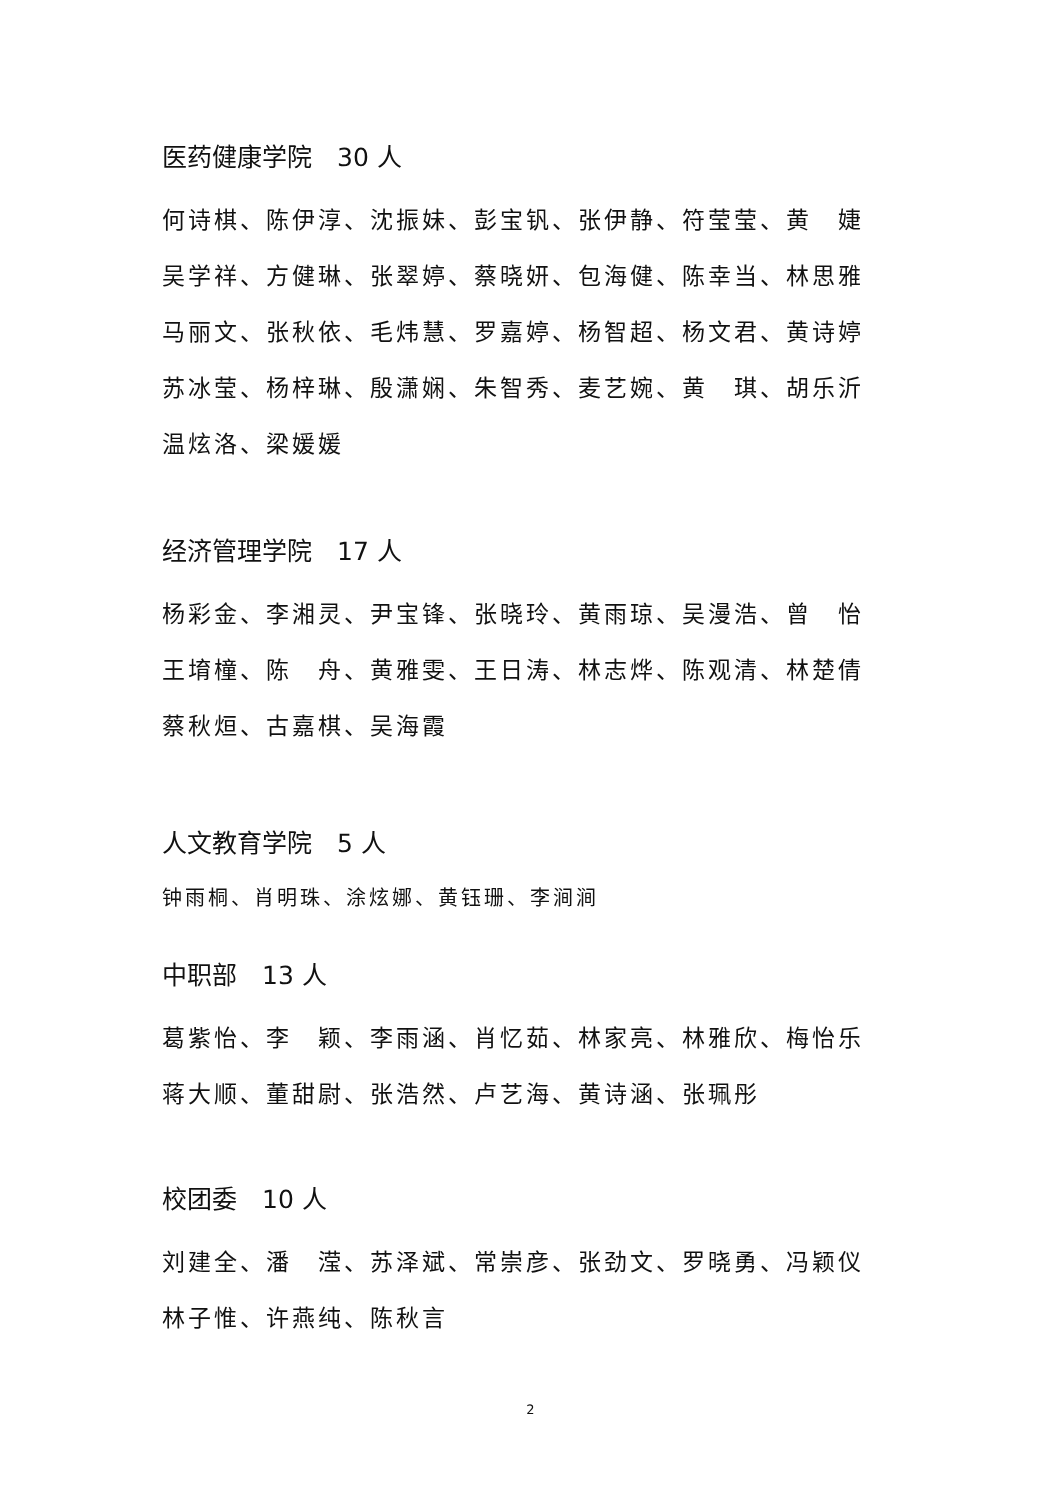医药健康学院　30 人
何诗棋、陈伊淳、沈振妹、彭宝钒、张伊静、符莹莹、黄　婕
吴学祥、方健琳、张翠婷、蔡晓妍、包海健、陈幸当、林思雅
马丽文、张秋依、毛炜慧、罗嘉婷、杨智超、杨文君、黄诗婷
苏冰莹、杨梓琳、殷潇娴、朱智秀、麦艺婉、黄　琪、胡乐沂
温炫洛、梁媛媛
经济管理学院　17 人
杨彩金、李湘灵、尹宝锋、张晓玲、黄雨琼、吴漫浩、曾　怡
王堉橦、陈　舟、黄雅雯、王日涛、林志烨、陈观清、林楚倩
蔡秋烜、古嘉棋、吴海霞
人文教育学院　5 人
钟雨桐、肖明珠、涂炫娜、黄钰珊、李涧涧
中职部　13 人
葛紫怡、李　颖、李雨涵、肖忆茹、林家亮、林雅欣、梅怡乐
蒋大顺、董甜尉、张浩然、卢艺海、黄诗涵、张珮彤
校团委　10 人
刘建全、潘　滢、苏泽斌、常崇彦、张劲文、罗晓勇、冯颖仪
林子惟、许燕纯、陈秋言
2